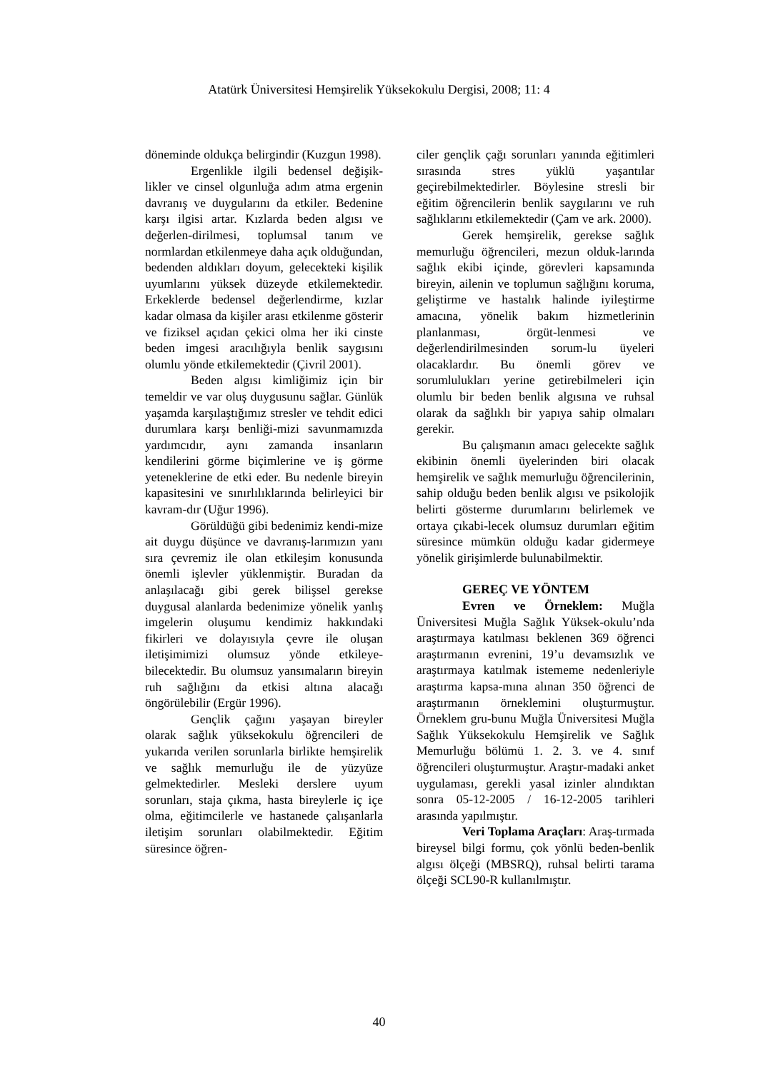Atatürk Üniversitesi Hemşirelik Yüksekokulu Dergisi, 2008; 11: 4
döneminde oldukça belirgindir (Kuzgun 1998).
Ergenlikle ilgili bedensel değişik-likler ve cinsel olgunluğa adım atma ergenin davranış ve duygularını da etkiler. Bedenine karşı ilgisi artar. Kızlarda beden algısı ve değerlen-dirilmesi, toplumsal tanım ve normlardan etkilenmeye daha açık olduğundan, bedenden aldıkları doyum, gelecekteki kişilik uyumlarını yüksek düzeyde etkilemektedir. Erkeklerde bedensel değerlendirme, kızlar kadar olmasa da kişiler arası etkilenme gösterir ve fiziksel açıdan çekici olma her iki cinste beden imgesi aracılığıyla benlik saygısını olumlu yönde etkilemektedir (Çivril 2001).
Beden algısı kimliğimiz için bir temeldir ve var oluş duygusunu sağlar. Günlük yaşamda karşılaştığımız stresler ve tehdit edici durumlara karşı benliği-mizi savunmamızda yardımcıdır, aynı zamanda insanların kendilerini görme biçimlerine ve iş görme yeteneklerine de etki eder. Bu nedenle bireyin kapasitesini ve sınırlılıklarında belirleyici bir kavram-dır (Uğur 1996).
Görüldüğü gibi bedenimiz kendi-mize ait duygu düşünce ve davranış-larımızın yanı sıra çevremiz ile olan etkileşim konusunda önemli işlevler yüklenmiştir. Buradan da anlaşılacağı gibi gerek bilişsel gerekse duygusal alanlarda bedenimize yönelik yanlış imgelerin oluşumu kendimiz hakkındaki fikirleri ve dolayısıyla çevre ile oluşan iletişimimizi olumsuz yönde etkileye-bilecektedir. Bu olumsuz yansımaların bireyin ruh sağlığını da etkisi altına alacağı öngörülebilir (Ergür 1996).
Gençlik çağını yaşayan bireyler olarak sağlık yüksekokulu öğrencileri de yukarıda verilen sorunlarla birlikte hemşirelik ve sağlık memurluğu ile de yüzyüze gelmektedirler. Mesleki derslere uyum sorunları, staja çıkma, hasta bireylerle iç içe olma, eğitimcilerle ve hastanede çalışanlarla iletişim sorunları olabilmektedir. Eğitim süresince öğren-
ciler gençlik çağı sorunları yanında eğitimleri sırasında stres yüklü yaşantılar geçirebilmektedirler. Böylesine stresli bir eğitim öğrencilerin benlik saygılarını ve ruh sağlıklarını etkilemektedir (Çam ve ark. 2000).
Gerek hemşirelik, gerekse sağlık memurluğu öğrencileri, mezun olduk-larında sağlık ekibi içinde, görevleri kapsamında bireyin, ailenin ve toplumun sağlığını koruma, geliştirme ve hastalık halinde iyileştirme amacına, yönelik bakım hizmetlerinin planlanması, örgüt-lenmesi ve değerlendirilmesinden sorum-lu üyeleri olacaklardır. Bu önemli görev ve sorumlulukları yerine getirebilmeleri için olumlu bir beden benlik algısına ve ruhsal olarak da sağlıklı bir yapıya sahip olmaları gerekir.
Bu çalışmanın amacı gelecekte sağlık ekibinin önemli üyelerinden biri olacak hemşirelik ve sağlık memurluğu öğrencilerinin, sahip olduğu beden benlik algısı ve psikolojik belirti gösterme durumlarını belirlemek ve ortaya çıkabi-lecek olumsuz durumları eğitim süresince mümkün olduğu kadar gidermeye yönelik girişimlerde bulunabilmektir.
GEREÇ VE YÖNTEM
Evren ve Örneklem: Muğla Üniversitesi Muğla Sağlık Yüksek-okulu’nda araştırmaya katılması beklenen 369 öğrenci araştırmanın evrenini, 19’u devamsızlık ve araştırmaya katılmak istememe nedenleriyle araştırma kapsa-mına alınan 350 öğrenci de araştırmanın örneklemini oluşturmuştur. Örneklem gru-bunu Muğla Üniversitesi Muğla Sağlık Yüksekokulu Hemşirelik ve Sağlık Memurluğu bölümü 1. 2. 3. ve 4. sınıf öğrencileri oluşturmuştur. Araştır-madaki anket uygulaması, gerekli yasal izinler alındıktan sonra 05-12-2005 / 16-12-2005 tarihleri arasında yapılmıştır.
Veri Toplama Araçları: Araş-tırmada bireysel bilgi formu, çok yönlü beden-benlik algısı ölçeği (MBSRQ), ruhsal belirti tarama ölçeği SCL90-R kullanılmıştır.
40